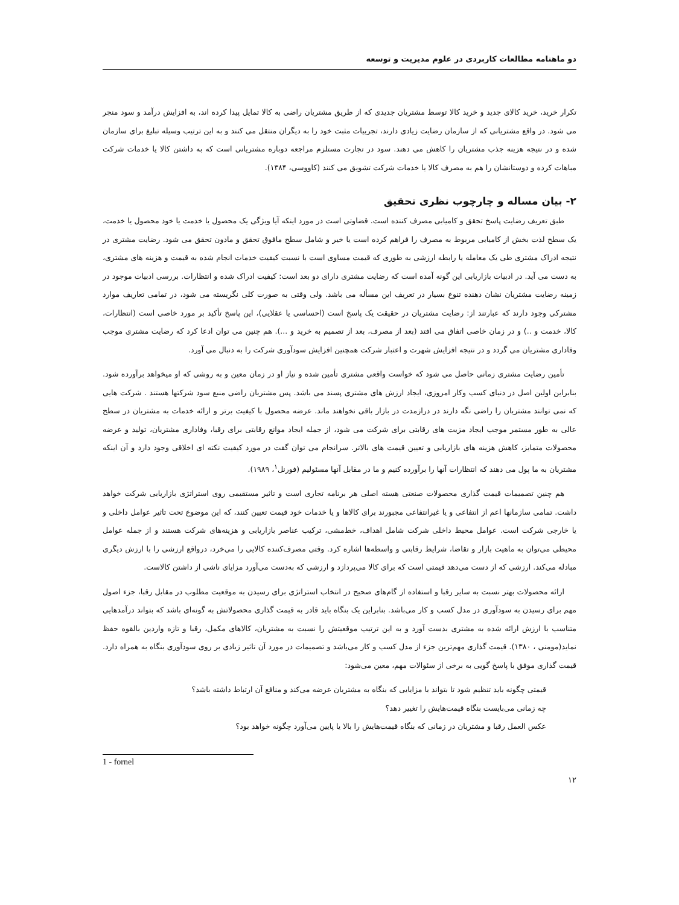دو ماهنامه مطالعات کاربردی در علوم مدیریت و توسعه
تکرار خرید، خرید کالای جدید و خرید کالا توسط مشتریان جدیدی که از طریق مشتریان راضی به کالا تمایل پیدا کرده اند، به افزایش درآمد و سود منجر می شود. در واقع مشتریانی که از سازمان رضایت زیادی دارند، تجربیات مثبت خود را به دیگران منتقل می کنند و به این ترتیب وسیله تبلیغ برای سازمان شده و در نتیجه هزینه جذب مشتریان را کاهش می دهند. سود در تجارت مستلزم مراجعه دوباره مشتریانی است که به داشتن کالا یا خدمات شرکت مباهات کرده و دوستانشان را هم به مصرف کالا یا خدمات شرکت تشویق می کنند (کاووسی، ۱۳۸۴).
۲- بیان مساله و چارچوب نظری تحقیق
طبق تعریف رضایت پاسخ تحقق و کامیابی مصرف کننده است. قضاوتی است در مورد اینکه آیا ویژگی یک محصول یا خدمت یا خود محصول یا خدمت، یک سطح لذت بخش از کامیابی مربوط به مصرف را فراهم کرده است یا خیر و شامل سطح مافوق تحقق و مادون تحقق می شود. رضایت مشتری در نتیجه ادراک مشتری طی یک معامله یا رابطه ارزشی به طوری که قیمت مساوی است با نسبت کیفیت خدمات انجام شده به قیمت و هزینه های مشتری، به دست می آید. در ادبیات بازاریابی این گونه آمده است که رضایت مشتری دارای دو بعد است: کیفیت ادراک شده و انتظارات. بررسی ادبیات موجود در زمینه رضایت مشتریان نشان دهنده تنوع بسیار در تعریف این مسأله می باشد. ولی وقتی به صورت کلی نگریسته می شود، در تمامی تعاریف موارد مشترکی وجود دارند که عبارتند از: رضایت مشتریان در حقیقت یک پاسخ است (احساسی یا عقلایی)، این پاسخ تأکید بر مورد خاصی است (انتظارات، کالا، خدمت و ..) و در زمان خاصی اتفاق می افتد (بعد از مصرف، بعد از تصمیم به خرید و ...). هم چنین می توان ادعا کرد که رضایت مشتری موجب وفاداری مشتریان می گردد و در نتیجه افزایش شهرت و اعتبار شرکت همچنین افزایش سودآوری شرکت را به دنبال می آورد.
تأمین رضایت مشتری زمانی حاصل می شود که خواست واقعی مشتری تأمین شده و نیاز او در زمان معین و به روشی که او میخواهد برآورده شود. بنابراین اولین اصل در دنیای کسب وکار امروزی، ایجاد ارزش های مشتری پسند می باشد. پس مشتریان راضی منبع سود شرکتها هستند . شرکت هایی که نمی توانند مشتریان را راضی نگه دارند در درازمدت در بازار باقی نخواهند ماند. عرضه محصول با کیفیت برتر و ارائه خدمات به مشتریان در سطح عالی به طور مستمر موجب ایجاد مزیت های رقابتی برای شرکت می شود، از جمله ایجاد موانع رقابتی برای رقبا، وفاداری مشتریان، تولید و عرضه محصولات متمایز، کاهش هزینه های بازاریابی و تعیین قیمت های بالاتر. سرانجام می توان گفت در مورد کیفیت نکته ای اخلاقی وجود دارد و آن اینکه مشتریان به ما پول می دهند که انتظارات آنها را برآورده کنیم و ما در مقابل آنها مسئولیم (فورنل<sup>۱</sup>، ۱۹۸۹).
هم چنین تصمیمات قیمت گذاری محصولات صنعتی هسته اصلی هر برنامه تجاری است و تاثیر مستقیمی روی استراتژی بازاریابی شرکت خواهد داشت. تمامی سازمانها اعم از انتفاعی و یا غیرانتفاعی مجبورند برای کالاها و یا خدمات خود قیمت تعیین کنند، که این موضوع تحت تاثیر عوامل داخلی و یا خارجی شرکت است. عوامل محیط داخلی شرکت شامل اهداف، خط‌مشی، ترکیب عناصر بازاریابی و هزینه‌های شرکت هستند و از جمله عوامل محیطی می‌توان به ماهیت بازار و تقاضا، شرایط رقابتی و واسطه‌ها اشاره کرد. وقتی مصرف‌کننده کالایی را می‌خرد، درواقع ارزشی را با ارزش دیگری مبادله می‌کند. ارزشی که از دست می‌دهد قیمتی است که برای کالا می‌پردازد و ارزشی که به‌دست می‌آورد مزایای ناشی از داشتن کالاست.
ارائه محصولات بهتر نسبت به سایر رقبا و استفاده از گام‌های صحیح در انتخاب استراتژی برای رسیدن به موقعیت مطلوب در مقابل رقبا، جزء اصول مهم برای رسیدن به سودآوری در مدل کسب و کار می‌باشد. بنابراین یک بنگاه باید قادر به قیمت گذاری محصولاتش به گونه‌ای باشد که بتواند درآمدهایی متناسب با ارزش ارائه شده به مشتری بدست آورد و به این ترتیب موقعیتش را نسبت به مشتریان، کالاهای مکمل، رقبا و تازه واردین بالقوه حفظ نماید(مومنی ، ۱۳۸۰). قیمت گذاری مهم‌ترین جزء از مدل کسب و کار می‌باشد و تصمیمات در مورد آن تاثیر زیادی بر روی سودآوری بنگاه به همراه دارد. قیمت گذاری موفق با پاسخ گویی به برخی از سئوالات مهم، معین می‌شود:
قیمتی چگونه باید تنظیم شود تا بتواند با مزایایی که بنگاه به مشتریان عرضه می‌کند و منافع آن ارتباط داشته باشد؟
چه زمانی می‌بایست بنگاه قیمت‌هایش را تغییر دهد؟
عکس العمل رقبا و مشتریان در زمانی که بنگاه قیمت‌هایش را بالا یا پایین می‌آورد چگونه خواهد بود؟
1 - fornel
۱۲